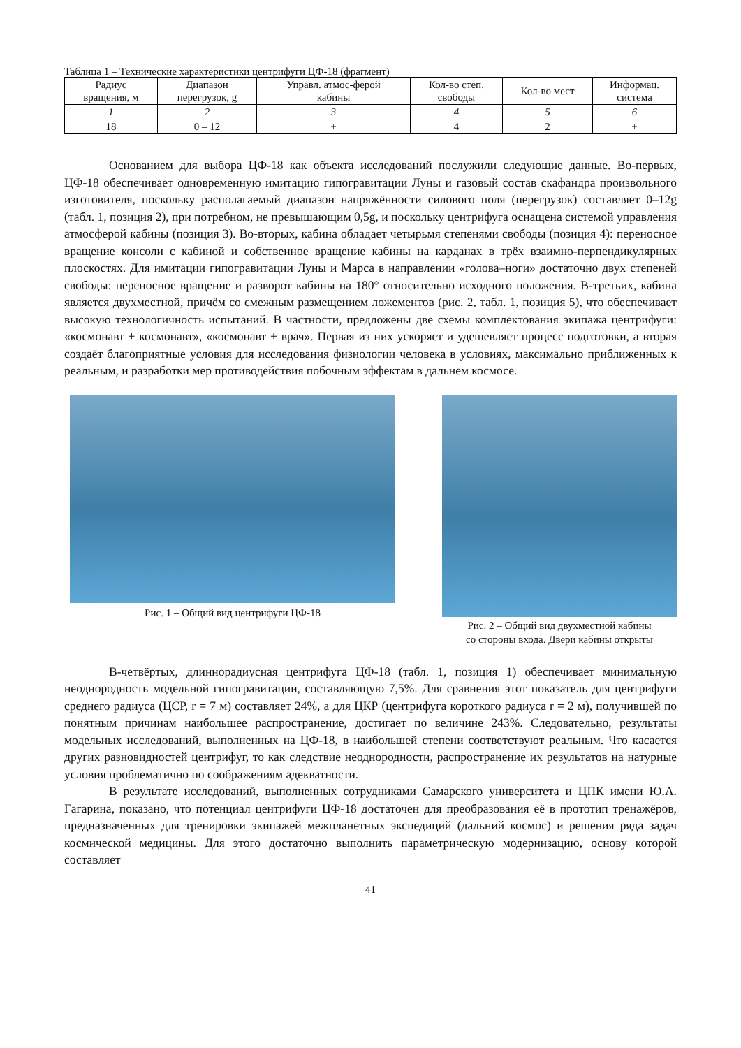Таблица 1 – Технические характеристики центрифуги ЦФ-18 (фрагмент)
| Радиус вращения, м | Диапазон перегрузок, g | Управл. атмос-ферой кабины | Кол-во степ. свободы | Кол-во мест | Информац. система |
| --- | --- | --- | --- | --- | --- |
| 1 | 2 | 3 | 4 | 5 | 6 |
| 18 | 0 – 12 | + | 4 | 2 | + |
Основанием для выбора ЦФ-18 как объекта исследований послужили следующие данные. Во-первых, ЦФ-18 обеспечивает одновременную имитацию гипогравитации Луны и газовый состав скафандра произвольного изготовителя, поскольку располагаемый диапазон напряжённости силового поля (перегрузок) составляет 0–12g (табл. 1, позиция 2), при потребном, не превышающим 0,5g, и поскольку центрифуга оснащена системой управления атмосферой кабины (позиция 3). Во-вторых, кабина обладает четырьмя степенями свободы (позиция 4): переносное вращение консоли с кабиной и собственное вращение кабины на карданах в трёх взаимно-перпендикулярных плоскостях. Для имитации гипогравитации Луны и Марса в направлении «голова–ноги» достаточно двух степеней свободы: переносное вращение и разворот кабины на 180° относительно исходного положения. В-третьих, кабина является двухместной, причём со смежным размещением ложементов (рис. 2, табл. 1, позиция 5), что обеспечивает высокую технологичность испытаний. В частности, предложены две схемы комплектования экипажа центрифуги: «космонавт + космонавт», «космонавт + врач». Первая из них ускоряет и удешевляет процесс подготовки, а вторая создаёт благоприятные условия для исследования физиологии человека в условиях, максимально приближенных к реальным, и разработки мер противодействия побочным эффектам в дальнем космосе.
Рис. 1 – Общий вид центрифуги ЦФ-18
Рис. 2 – Общий вид двухместной кабины
со стороны входа. Двери кабины открыты
В-четвёртых, длиннорадиусная центрифуга ЦФ-18 (табл. 1, позиция 1) обеспечивает минимальную неоднородность модельной гипогравитации, составляющую 7,5%. Для сравнения этот показатель для центрифуги среднего радиуса (ЦСР, r = 7 м) составляет 24%, а для ЦКР (центрифуга короткого радиуса r = 2 м), получившей по понятным причинам наибольшее распространение, достигает по величине 243%. Следовательно, результаты модельных исследований, выполненных на ЦФ-18, в наибольшей степени соответствуют реальным. Что касается других разновидностей центрифуг, то как следствие неоднородности, распространение их результатов на натурные условия проблематично по соображениям адекватности.
В результате исследований, выполненных сотрудниками Самарского университета и ЦПК имени Ю.А. Гагарина, показано, что потенциал центрифуги ЦФ-18 достаточен для преобразования её в прототип тренажёров, предназначенных для тренировки экипажей межпланетных экспедиций (дальний космос) и решения ряда задач космической медицины. Для этого достаточно выполнить параметрическую модернизацию, основу которой составляет
41